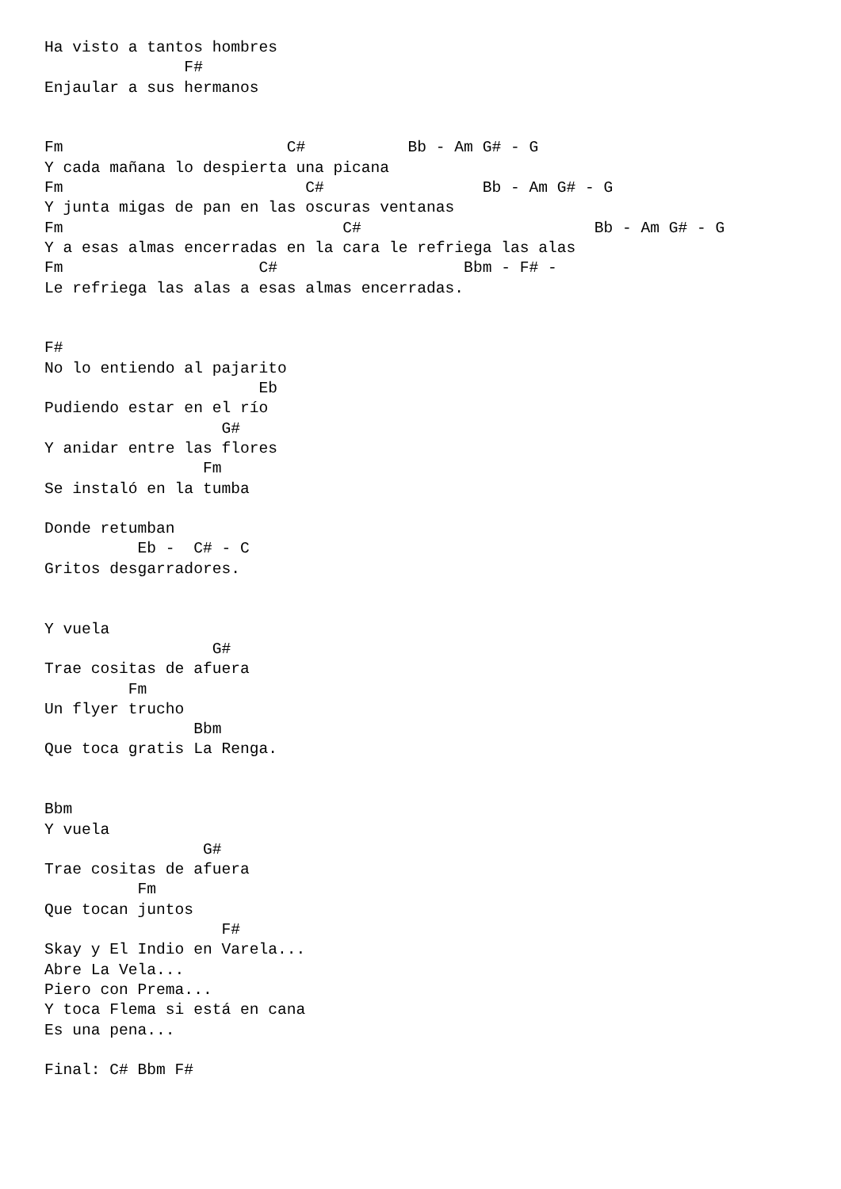Ha visto a tantos hombres
               F#
Enjaular a sus hermanos


Fm                        C#           Bb - Am G# - G
Y cada mañana lo despierta una picana
Fm                          C#                 Bb - Am G# - G
Y junta migas de pan en las oscuras ventanas
Fm                              C#                         Bb - Am G# - G
Y a esas almas encerradas en la cara le refriega las alas
Fm                     C#                    Bbm - F# -
Le refriega las alas a esas almas encerradas.


F#
No lo entiendo al pajarito
                       Eb
Pudiendo estar en el río
                   G#
Y anidar entre las flores
                 Fm
Se instaló en la tumba

Donde retumban
          Eb -  C# - C
Gritos desgarradores.


Y vuela
                  G#
Trae cositas de afuera
         Fm
Un flyer trucho
                Bbm
Que toca gratis La Renga.


Bbm
Y vuela
                 G#
Trae cositas de afuera
          Fm
Que tocan juntos
                   F#
Skay y El Indio en Varela...
Abre La Vela...
Piero con Prema...
Y toca Flema si está en cana
Es una pena...

Final: C# Bbm F#